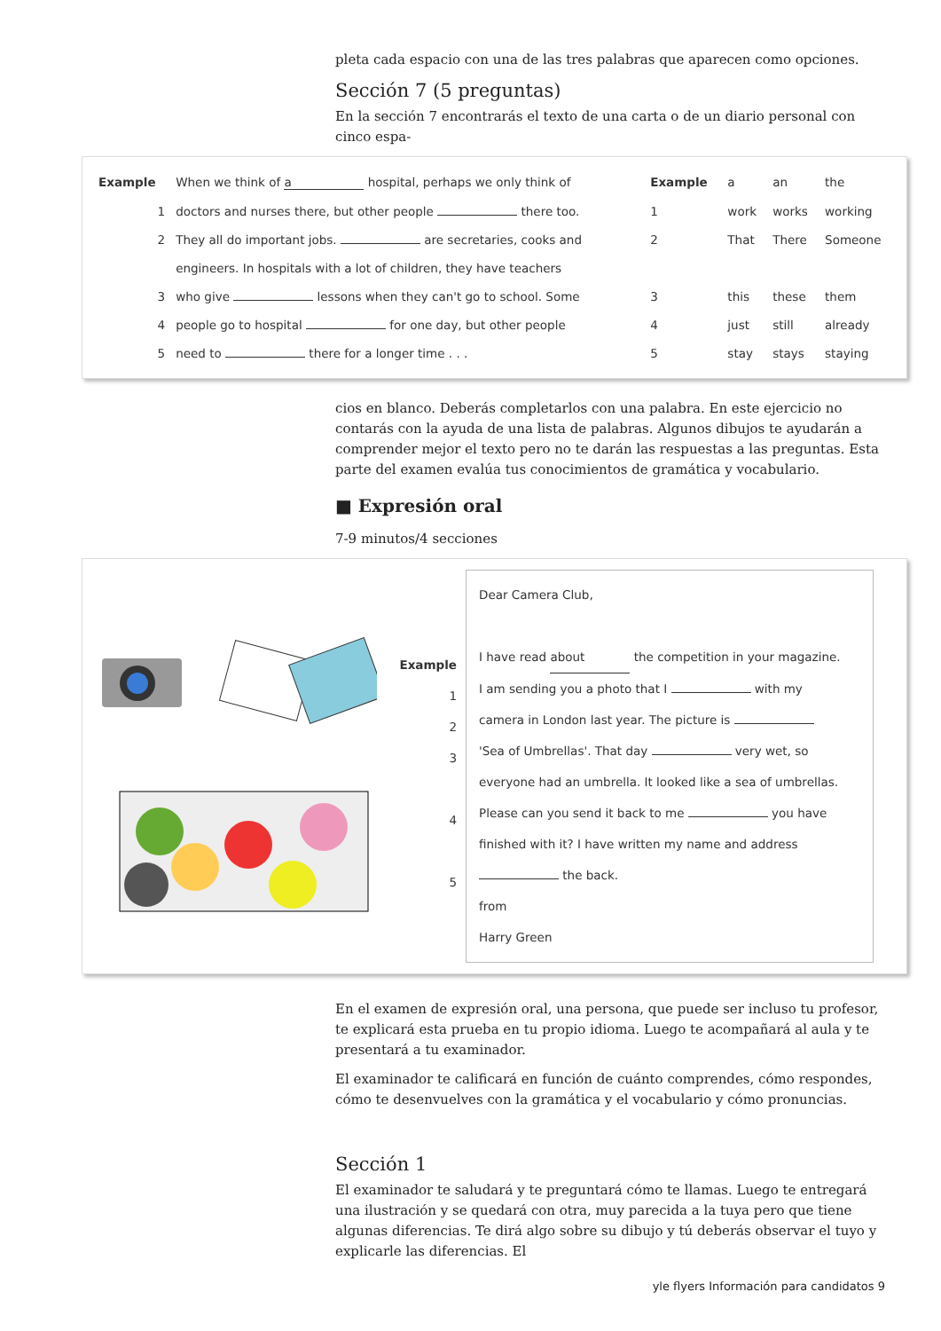pleta cada espacio con una de las tres palabras que aparecen como opciones.
Sección 7 (5 preguntas)
En la sección 7 encontrarás el texto de una carta o de un diario personal con cinco espa-
| Example | When we think of a hospital, perhaps we only think of | Example | a | an | the |
| 1 | doctors and nurses there, but other people there too. | 1 | work | works | working |
| 2 | They all do important jobs. are secretaries, cooks and | 2 | That | There | Someone |
| | engineers. In hospitals with a lot of children, they have teachers | | | | |
| 3 | who give lessons when they can't go to school. Some | 3 | this | these | them |
| 4 | people go to hospital for one day, but other people | 4 | just | still | already |
| 5 | need to there for a longer time . . . | 5 | stay | stays | staying |
cios en blanco. Deberás completarlos con una palabra. En este ejercicio no contarás con la ayuda de una lista de palabras. Algunos dibujos te ayudarán a comprender mejor el texto pero no te darán las respuestas a las preguntas. Esta parte del examen evalúa tus conocimientos de gramática y vocabulario.
■ Expresión oral
7-9 minutos/4 secciones
Example
1
2
3
4
5
Dear Camera Club,
I have read about the competition in your magazine.
I am sending you a photo that I with my
camera in London last year. The picture is
'Sea of Umbrellas'. That day very wet, so
everyone had an umbrella. It looked like a sea of umbrellas.
Please can you send it back to me you have
finished with it? I have written my name and address
the back.
from
Harry Green
En el examen de expresión oral, una persona, que puede ser incluso tu profesor, te explicará esta prueba en tu propio idioma. Luego te acompañará al aula y te presentará a tu examinador.
El examinador te calificará en función de cuánto comprendes, cómo respondes, cómo te desenvuelves con la gramática y el vocabulario y cómo pronuncias.
Sección 1
El examinador te saludará y te preguntará cómo te llamas. Luego te entregará una ilustración y se quedará con otra, muy parecida a la tuya pero que tiene algunas diferencias. Te dirá algo sobre su dibujo y tú deberás observar el tuyo y explicarle las diferencias. El
yle flyers Información para candidatos 9